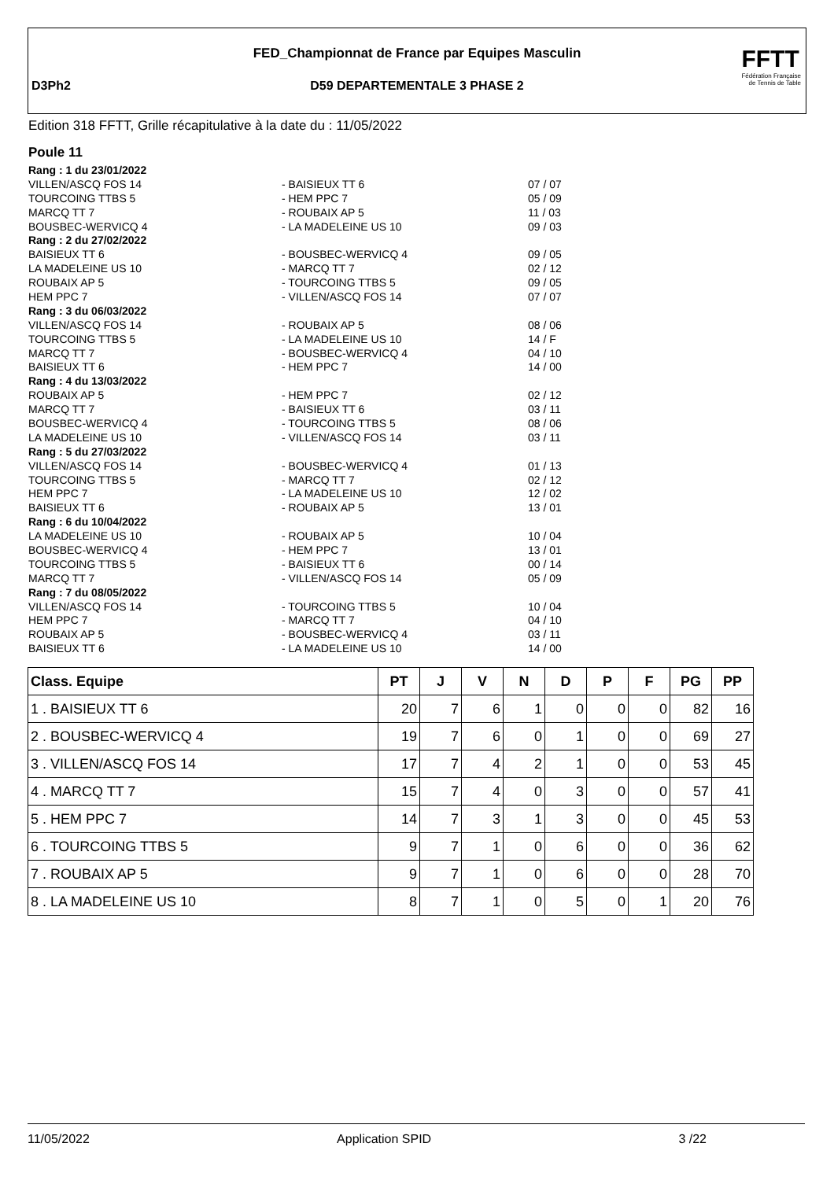FED_Championnat de France par Equipes Masculin
D3Ph2 D59 DEPARTEMENTALE 3 PHASE 2
FFTT
Fédération Française
de Tennis de Table
Edition 318 FFTT, Grille récapitulative à la date du : 11/05/2022
Poule 11
| Rang : 1 du 23/01/2022 | | |
| VILLEN/ASCQ FOS 14 | - BAISIEUX TT 6 | 07 / 07 |
| TOURCOING TTBS 5 | - HEM PPC 7 | 05 / 09 |
| MARCQ TT 7 | - ROUBAIX AP 5 | 11 / 03 |
| BOUSBEC-WERVICQ 4 | - LA MADELEINE US 10 | 09 / 03 |
| Rang : 2 du 27/02/2022 | | |
| BAISIEUX TT 6 | - BOUSBEC-WERVICQ 4 | 09 / 05 |
| LA MADELEINE US 10 | - MARCQ TT 7 | 02 / 12 |
| ROUBAIX AP 5 | - TOURCOING TTBS 5 | 09 / 05 |
| HEM PPC 7 | - VILLEN/ASCQ FOS 14 | 07 / 07 |
| Rang : 3 du 06/03/2022 | | |
| VILLEN/ASCQ FOS 14 | - ROUBAIX AP 5 | 08 / 06 |
| TOURCOING TTBS 5 | - LA MADELEINE US 10 | 14 / F |
| MARCQ TT 7 | - BOUSBEC-WERVICQ 4 | 04 / 10 |
| BAISIEUX TT 6 | - HEM PPC 7 | 14 / 00 |
| Rang : 4 du 13/03/2022 | | |
| ROUBAIX AP 5 | - HEM PPC 7 | 02 / 12 |
| MARCQ TT 7 | - BAISIEUX TT 6 | 03 / 11 |
| BOUSBEC-WERVICQ 4 | - TOURCOING TTBS 5 | 08 / 06 |
| LA MADELEINE US 10 | - VILLEN/ASCQ FOS 14 | 03 / 11 |
| Rang : 5 du 27/03/2022 | | |
| VILLEN/ASCQ FOS 14 | - BOUSBEC-WERVICQ 4 | 01 / 13 |
| TOURCOING TTBS 5 | - MARCQ TT 7 | 02 / 12 |
| HEM PPC 7 | - LA MADELEINE US 10 | 12 / 02 |
| BAISIEUX TT 6 | - ROUBAIX AP 5 | 13 / 01 |
| Rang : 6 du 10/04/2022 | | |
| LA MADELEINE US 10 | - ROUBAIX AP 5 | 10 / 04 |
| BOUSBEC-WERVICQ 4 | - HEM PPC 7 | 13 / 01 |
| TOURCOING TTBS 5 | - BAISIEUX TT 6 | 00 / 14 |
| MARCQ TT 7 | - VILLEN/ASCQ FOS 14 | 05 / 09 |
| Rang : 7 du 08/05/2022 | | |
| VILLEN/ASCQ FOS 14 | - TOURCOING TTBS 5 | 10 / 04 |
| HEM PPC 7 | - MARCQ TT 7 | 04 / 10 |
| ROUBAIX AP 5 | - BOUSBEC-WERVICQ 4 | 03 / 11 |
| BAISIEUX TT 6 | - LA MADELEINE US 10 | 14 / 00 |
| Class. Equipe | PT | J | V | N | D | P | F | PG | PP |
| --- | --- | --- | --- | --- | --- | --- | --- | --- | --- |
| 1 . BAISIEUX TT 6 | 20 | 7 | 6 | 1 | 0 | 0 | 0 | 82 | 16 |
| 2 . BOUSBEC-WERVICQ 4 | 19 | 7 | 6 | 0 | 1 | 0 | 0 | 69 | 27 |
| 3 . VILLEN/ASCQ FOS 14 | 17 | 7 | 4 | 2 | 1 | 0 | 0 | 53 | 45 |
| 4 . MARCQ TT 7 | 15 | 7 | 4 | 0 | 3 | 0 | 0 | 57 | 41 |
| 5 . HEM PPC 7 | 14 | 7 | 3 | 1 | 3 | 0 | 0 | 45 | 53 |
| 6 . TOURCOING TTBS 5 | 9 | 7 | 1 | 0 | 6 | 0 | 0 | 36 | 62 |
| 7 . ROUBAIX AP 5 | 9 | 7 | 1 | 0 | 6 | 0 | 0 | 28 | 70 |
| 8 . LA MADELEINE US 10 | 8 | 7 | 1 | 0 | 5 | 0 | 1 | 20 | 76 |
11/05/2022 Application SPID 3 /22